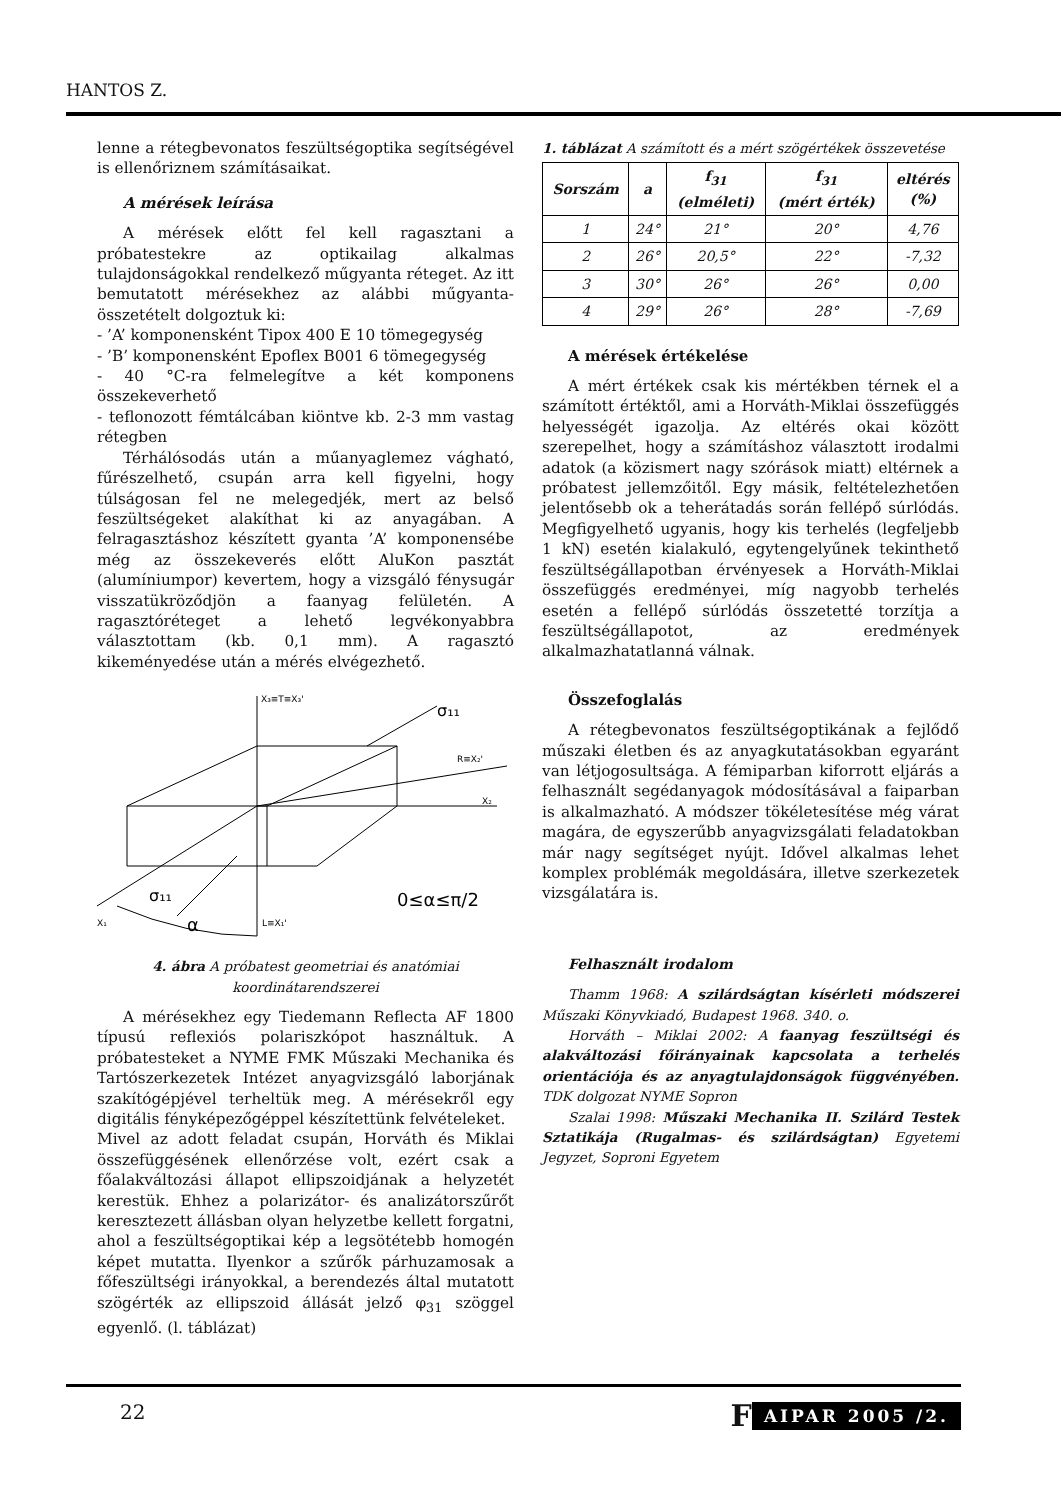HANTOS Z.
lenne a rétegbevonatos feszültségoptika segítségével is ellenőriznem számításaikat.
A mérések leírása
A mérések előtt fel kell ragasztani a próbatestekre az optikailag alkalmas tulajdonságokkal rendelkező műgyanta réteget. Az itt bemutatott mérésekhez az alábbi műgyanta-összetételt dolgoztuk ki:
- ’A’ komponensként Tipox 400 E 10 tömegegység
- ’B’ komponensként Epoflex B001 6 tömegegység
- 40 °C-ra felmelegítve a két komponens összekeverhető
- teflonozott fémtálcában kiöntve kb. 2-3 mm vastag rétegben
Térhálósodás után a műanyaglemez vágható, fűrészelhető, csupán arra kell figyelni, hogy túlságosan fel ne melegedjék, mert az belső feszültségeket alakíthat ki az anyagában. A felragasztáshoz készített gyanta ’A’ komponensébe még az összekeverés előtt AluKon pasztát (alumíniumpor) kevertem, hogy a vizsgáló fénysugár visszatükröződjön a faanyag felületén. A ragasztóréteget a lehető legvékonyabbra választottam (kb. 0,1 mm). A ragasztó kikeményedése után a mérés elvégezhető.
X₃≡T≡X₃'
σ₁₁
R≡X₂'
X₂
σ₁₁
0≤α≤π/2
X₁
L≡X₁'
α
4. ábra A próbatest geometriai és anatómiai koordinátarend­szerei
A mérésekhez egy Tiedemann Reflecta AF 1800 típusú reflexiós polariszkópot használtuk. A próbatesteket a NYME FMK Műszaki Mechanika és Tartószerkezetek Intézet anyagvizsgáló laborjának szakítógépjével terheltük meg. A mérésekről egy digitális fényképezőgéppel készítettünk felvételeket.
Mivel az adott feladat csupán, Horváth és Miklai összefüggésének ellenőrzése volt, ezért csak a főalakváltozási állapot ellipszoidjának a helyzetét kerestük. Ehhez a polarizátor- és analizátorszűrőt keresztezett állásban olyan helyzetbe kellett forgatni, ahol a feszültségoptikai kép a legsötétebb homogén képet mutatta. Ilyenkor a szűrők párhuzamosak a főfeszültségi irányokkal, a berendezés által mutatott szögérték az ellipszoid állását jelző φ<sub>31</sub> szöggel egyenlő. (l. táblázat)
1. táblázat A számított és a mért szögértékek összevetése
| Sorszám | a | f<sub>31</sub> (elméleti) | f<sub>31</sub> (mért érték) | eltérés (%) |
| --- | --- | --- | --- | --- |
| 1 | 24° | 21° | 20° | 4,76 |
| 2 | 26° | 20,5° | 22° | -7,32 |
| 3 | 30° | 26° | 26° | 0,00 |
| 4 | 29° | 26° | 28° | -7,69 |
A mérések értékelése
A mért értékek csak kis mértékben térnek el a számított értéktől, ami a Horváth-Miklai összefüggés helyességét igazolja. Az eltérés okai között szerepelhet, hogy a számításhoz választott irodalmi adatok (a közismert nagy szórások miatt) eltérnek a próbatest jellemzőitől. Egy másik, feltételezhetően jelentősebb ok a teherátadás során fellépő súrlódás. Megfigyelhető ugyanis, hogy kis terhelés (legfeljebb 1 kN) esetén kialakuló, egytengelyűnek tekinthető feszültségállapotban érvényesek a Horváth-Miklai összefüggés eredményei, míg nagyobb terhelés esetén a fellépő súrlódás összetetté torzítja a feszültségállapotot, az eredmények alkalmazhatatlanná válnak.
Összefoglalás
A rétegbevonatos feszültségoptikának a fejlődő műszaki életben és az anyagkutatásokban egyaránt van létjogosultsága. A fémiparban kiforrott eljárás a felhasznált segédanyagok módosításával a faiparban is alkalmazható. A módszer tökéletesítése még várat magára, de egyszerűbb anyagvizsgálati feladatokban már nagy segítséget nyújt. Idővel alkalmas lehet komplex problémák megoldására, illetve szerkezetek vizsgálatára is.
Felhasznált irodalom
Thamm 1968: A szilárdságtan kísérleti módszerei Műszaki Könyvkiadó, Budapest 1968. 340. o.
Horváth – Miklai 2002: A faanyag feszültségi és alakváltozási főirányainak kapcsolata a terhelés orientációja és az anyagtulajdonságok függvényében. TDK dolgozat NYME Sopron
Szalai 1998: Műszaki Mechanika II. Szilárd Testek Sztatikája (Rugalmas- és szilárdságtan) Egyetemi Jegyzet, Soproni Egyetem
22 F AIPAR 2005 /2.